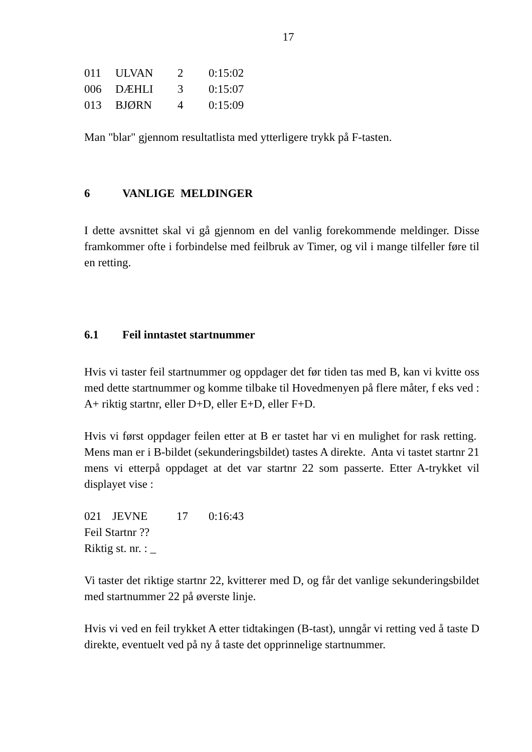17
| 011 | ULVAN | 2 | 0:15:02 |
| 006 | DÆHLI | 3 | 0:15:07 |
| 013 | BJØRN | 4 | 0:15:09 |
Man "blar" gjennom resultatlista med ytterligere trykk på F-tasten.
6 VANLIGE MELDINGER
I dette avsnittet skal vi gå gjennom en del vanlig forekommende meldinger. Disse framkommer ofte i forbindelse med feilbruk av Timer, og vil i mange tilfeller føre til en retting.
6.1 Feil inntastet startnummer
Hvis vi taster feil startnummer og oppdager det før tiden tas med B, kan vi kvitte oss med dette startnummer og komme tilbake til Hovedmenyen på flere måter, f eks ved :
A+ riktig startnr, eller D+D, eller E+D, eller F+D.
Hvis vi først oppdager feilen etter at B er tastet har vi en mulighet for rask retting. Mens man er i B-bildet (sekunderingsbildet) tastes A direkte. Anta vi tastet startnr 21 mens vi etterpå oppdaget at det var startnr 22 som passerte. Etter A-trykket vil displayet vise :
| 021 | JEVNE | 17 | 0:16:43 |
Feil Startnr ??
Riktig st. nr. : _
Vi taster det riktige startnr 22, kvitterer med D, og får det vanlige sekunderingsbildet med startnummer 22 på øverste linje.
Hvis vi ved en feil trykket A etter tidtakingen (B-tast), unngår vi retting ved å taste D direkte, eventuelt ved på ny å taste det opprinnelige startnummer.